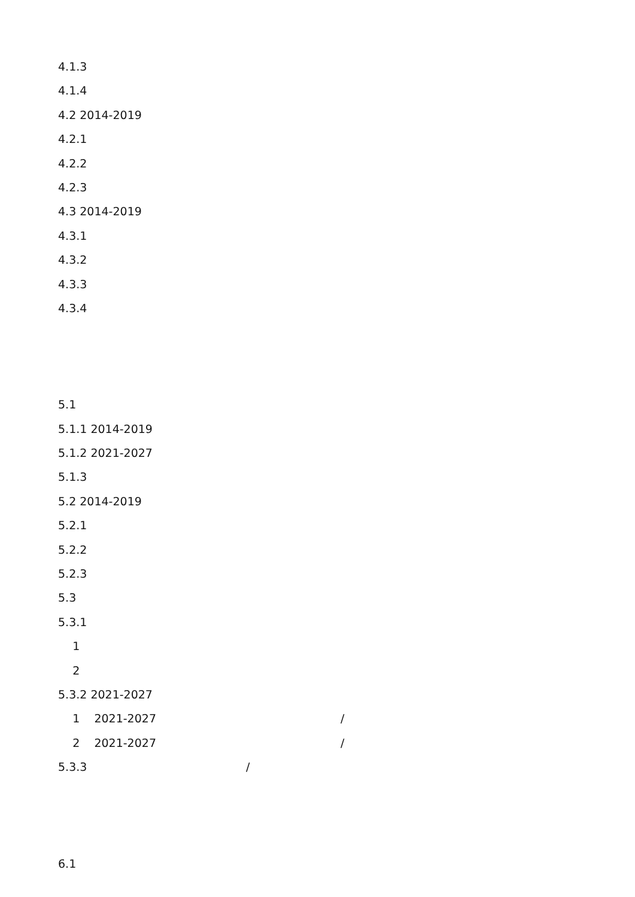4.1.3
4.1.4
4.2 2014-2019
4.2.1
4.2.2
4.2.3
4.3 2014-2019
4.3.1
4.3.2
4.3.3
4.3.4
5.1
5.1.1 2014-2019
5.1.2 2021-2027
5.1.3
5.2 2014-2019
5.2.1
5.2.2
5.2.3
5.3
5.3.1
1
2
5.3.2 2021-2027
1 2021-2027 /
2 2021-2027 /
5.3.3 /
6.1